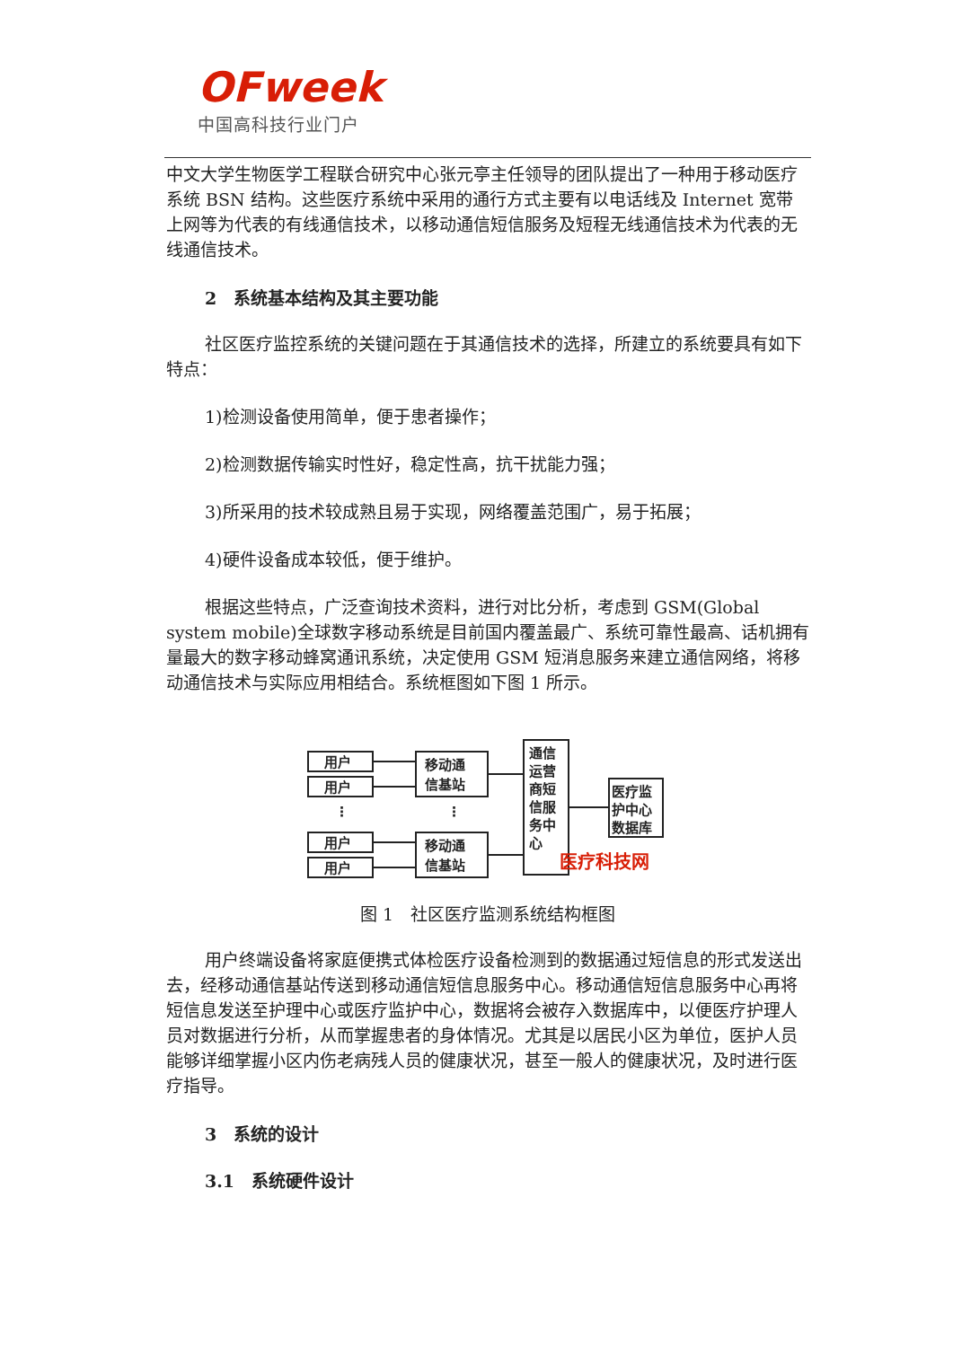OFweek
中国高科技行业门户
中文大学生物医学工程联合研究中心张元亭主任领导的团队提出了一种用于移动医疗系统 BSN 结构。这些医疗系统中采用的通行方式主要有以电话线及 Internet 宽带上网等为代表的有线通信技术，以移动通信短信服务及短程无线通信技术为代表的无线通信技术。
2　系统基本结构及其主要功能
社区医疗监控系统的关键问题在于其通信技术的选择，所建立的系统要具有如下特点：
1)检测设备使用简单，便于患者操作；
2)检测数据传输实时性好，稳定性高，抗干扰能力强；
3)所采用的技术较成熟且易于实现，网络覆盖范围广，易于拓展；
4)硬件设备成本较低，便于维护。
根据这些特点，广泛查询技术资料，进行对比分析，考虑到 GSM(Global system mobile)全球数字移动系统是目前国内覆盖最广、系统可靠性最高、话机拥有量最大的数字移动蜂窝通讯系统，决定使用 GSM 短消息服务来建立通信网络，将移动通信技术与实际应用相结合。系统框图如下图 1 所示。
用户
用户
用户
用户
⋮
⋮
移动通
信基站
移动通
信基站
通信
运营
商短
信服
务中
心
医疗监
护中心
数据库
医疗科技网
图 1　社区医疗监测系统结构框图
用户终端设备将家庭便携式体检医疗设备检测到的数据通过短信息的形式发送出去，经移动通信基站传送到移动通信短信息服务中心。移动通信短信息服务中心再将短信息发送至护理中心或医疗监护中心，数据将会被存入数据库中，以便医疗护理人员对数据进行分析，从而掌握患者的身体情况。尤其是以居民小区为单位，医护人员能够详细掌握小区内伤老病残人员的健康状况，甚至一般人的健康状况，及时进行医疗指导。
3　系统的设计
3.1　系统硬件设计